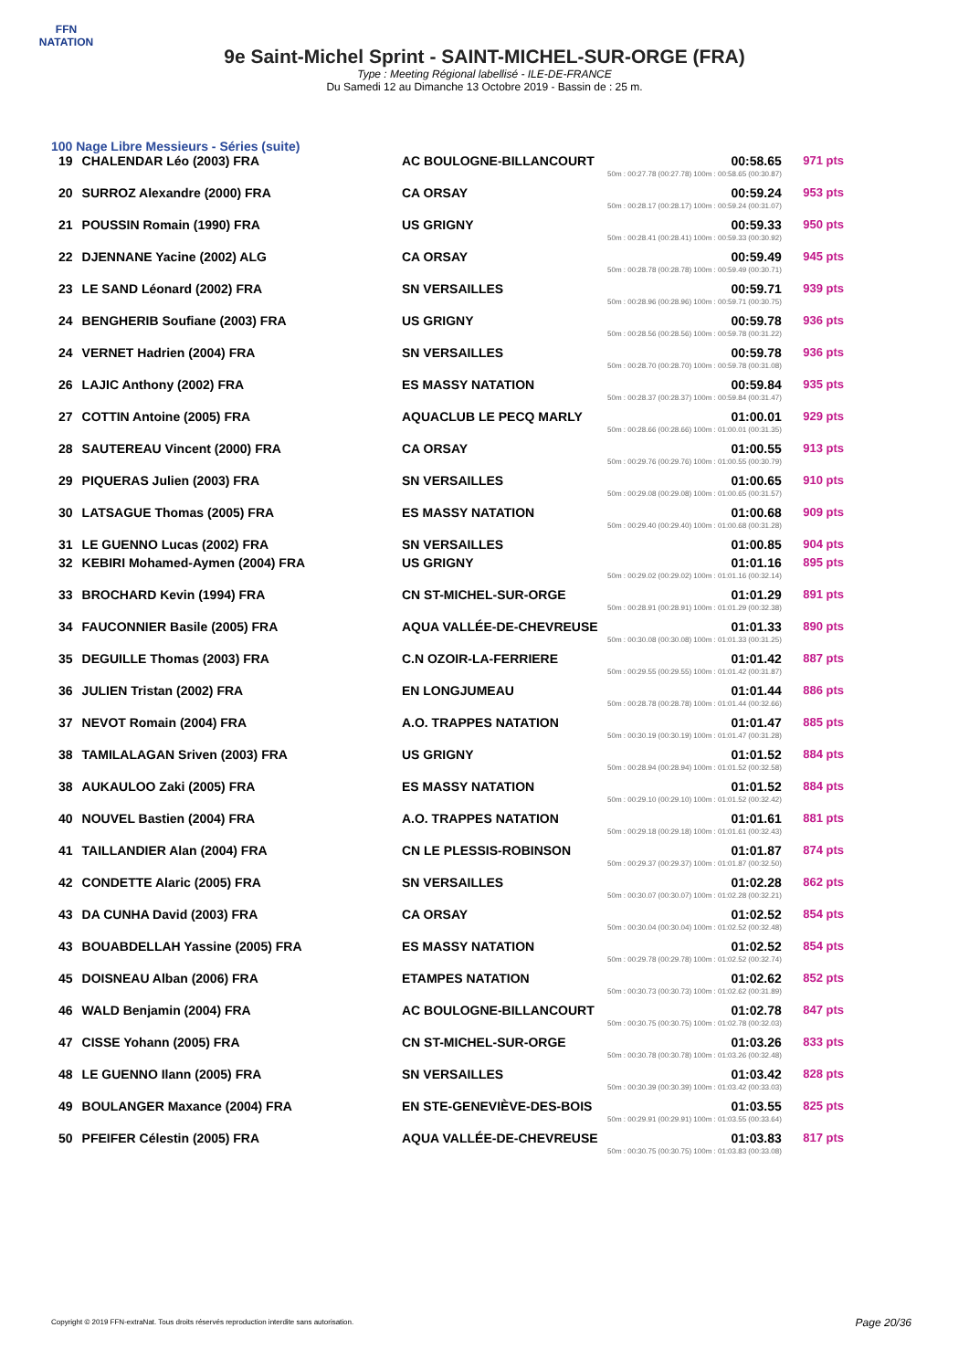FFN
NATATION
9e Saint-Michel Sprint - SAINT-MICHEL-SUR-ORGE (FRA)
Type : Meeting Régional labellisé - ILE-DE-FRANCE
Du Samedi 12 au Dimanche 13 Octobre 2019 - Bassin de : 25 m.
100 Nage Libre Messieurs - Séries (suite)
| 19 | CHALENDAR Léo (2003) FRA | AC BOULOGNE-BILLANCOURT | 00:58.65 50m : 00:27.78 (00:27.78) 100m : 00:58.65 (00:30.87) | 971 pts |
| 20 | SURROZ Alexandre (2000) FRA | CA ORSAY | 00:59.24 50m : 00:28.17 (00:28.17) 100m : 00:59.24 (00:31.07) | 953 pts |
| 21 | POUSSIN Romain (1990) FRA | US GRIGNY | 00:59.33 50m : 00:28.41 (00:28.41) 100m : 00:59.33 (00:30.92) | 950 pts |
| 22 | DJENNANE Yacine (2002) ALG | CA ORSAY | 00:59.49 50m : 00:28.78 (00:28.78) 100m : 00:59.49 (00:30.71) | 945 pts |
| 23 | LE SAND Léonard (2002) FRA | SN VERSAILLES | 00:59.71 50m : 00:28.96 (00:28.96) 100m : 00:59.71 (00:30.75) | 939 pts |
| 24 | BENGHERIB Soufiane (2003) FRA | US GRIGNY | 00:59.78 50m : 00:28.56 (00:28.56) 100m : 00:59.78 (00:31.22) | 936 pts |
| 24 | VERNET Hadrien (2004) FRA | SN VERSAILLES | 00:59.78 50m : 00:28.70 (00:28.70) 100m : 00:59.78 (00:31.08) | 936 pts |
| 26 | LAJIC Anthony (2002) FRA | ES MASSY NATATION | 00:59.84 50m : 00:28.37 (00:28.37) 100m : 00:59.84 (00:31.47) | 935 pts |
| 27 | COTTIN Antoine (2005) FRA | AQUACLUB LE PECQ MARLY | 01:00.01 50m : 00:28.66 (00:28.66) 100m : 01:00.01 (00:31.35) | 929 pts |
| 28 | SAUTEREAU Vincent (2000) FRA | CA ORSAY | 01:00.55 50m : 00:29.76 (00:29.76) 100m : 01:00.55 (00:30.79) | 913 pts |
| 29 | PIQUERAS Julien (2003) FRA | SN VERSAILLES | 01:00.65 50m : 00:29.08 (00:29.08) 100m : 01:00.65 (00:31.57) | 910 pts |
| 30 | LATSAGUE Thomas (2005) FRA | ES MASSY NATATION | 01:00.68 50m : 00:29.40 (00:29.40) 100m : 01:00.68 (00:31.28) | 909 pts |
| 31 | LE GUENNO Lucas (2002) FRA | SN VERSAILLES | 01:00.85 | 904 pts |
| 32 | KEBIRI Mohamed-Aymen (2004) FRA | US GRIGNY | 01:01.16 50m : 00:29.02 (00:29.02) 100m : 01:01.16 (00:32.14) | 895 pts |
| 33 | BROCHARD Kevin (1994) FRA | CN ST-MICHEL-SUR-ORGE | 01:01.29 50m : 00:28.91 (00:28.91) 100m : 01:01.29 (00:32.38) | 891 pts |
| 34 | FAUCONNIER Basile (2005) FRA | AQUA VALLÉE-DE-CHEVREUSE | 01:01.33 50m : 00:30.08 (00:30.08) 100m : 01:01.33 (00:31.25) | 890 pts |
| 35 | DEGUILLE Thomas (2003) FRA | C.N OZOIR-LA-FERRIERE | 01:01.42 50m : 00:29.55 (00:29.55) 100m : 01:01.42 (00:31.87) | 887 pts |
| 36 | JULIEN Tristan (2002) FRA | EN LONGJUMEAU | 01:01.44 50m : 00:28.78 (00:28.78) 100m : 01:01.44 (00:32.66) | 886 pts |
| 37 | NEVOT Romain (2004) FRA | A.O. TRAPPES NATATION | 01:01.47 50m : 00:30.19 (00:30.19) 100m : 01:01.47 (00:31.28) | 885 pts |
| 38 | TAMILALAGAN Sriven (2003) FRA | US GRIGNY | 01:01.52 50m : 00:28.94 (00:28.94) 100m : 01:01.52 (00:32.58) | 884 pts |
| 38 | AUKAULOO Zaki (2005) FRA | ES MASSY NATATION | 01:01.52 50m : 00:29.10 (00:29.10) 100m : 01:01.52 (00:32.42) | 884 pts |
| 40 | NOUVEL Bastien (2004) FRA | A.O. TRAPPES NATATION | 01:01.61 50m : 00:29.18 (00:29.18) 100m : 01:01.61 (00:32.43) | 881 pts |
| 41 | TAILLANDIER Alan (2004) FRA | CN LE PLESSIS-ROBINSON | 01:01.87 50m : 00:29.37 (00:29.37) 100m : 01:01.87 (00:32.50) | 874 pts |
| 42 | CONDETTE Alaric (2005) FRA | SN VERSAILLES | 01:02.28 50m : 00:30.07 (00:30.07) 100m : 01:02.28 (00:32.21) | 862 pts |
| 43 | DA CUNHA David (2003) FRA | CA ORSAY | 01:02.52 50m : 00:30.04 (00:30.04) 100m : 01:02.52 (00:32.48) | 854 pts |
| 43 | BOUABDELLAH Yassine (2005) FRA | ES MASSY NATATION | 01:02.52 50m : 00:29.78 (00:29.78) 100m : 01:02.52 (00:32.74) | 854 pts |
| 45 | DOISNEAU Alban (2006) FRA | ETAMPES NATATION | 01:02.62 50m : 00:30.73 (00:30.73) 100m : 01:02.62 (00:31.89) | 852 pts |
| 46 | WALD Benjamin (2004) FRA | AC BOULOGNE-BILLANCOURT | 01:02.78 50m : 00:30.75 (00:30.75) 100m : 01:02.78 (00:32.03) | 847 pts |
| 47 | CISSE Yohann (2005) FRA | CN ST-MICHEL-SUR-ORGE | 01:03.26 50m : 00:30.78 (00:30.78) 100m : 01:03.26 (00:32.48) | 833 pts |
| 48 | LE GUENNO Ilann (2005) FRA | SN VERSAILLES | 01:03.42 50m : 00:30.39 (00:30.39) 100m : 01:03.42 (00:33.03) | 828 pts |
| 49 | BOULANGER Maxance (2004) FRA | EN STE-GENEVIÈVE-DES-BOIS | 01:03.55 50m : 00:29.91 (00:29.91) 100m : 01:03.55 (00:33.64) | 825 pts |
| 50 | PFEIFER Célestin (2005) FRA | AQUA VALLÉE-DE-CHEVREUSE | 01:03.83 50m : 00:30.75 (00:30.75) 100m : 01:03.83 (00:33.08) | 817 pts |
Copyright © 2019 FFN-extraNat. Tous droits réservés reproduction interdite sans autorisation.
Page 20/36